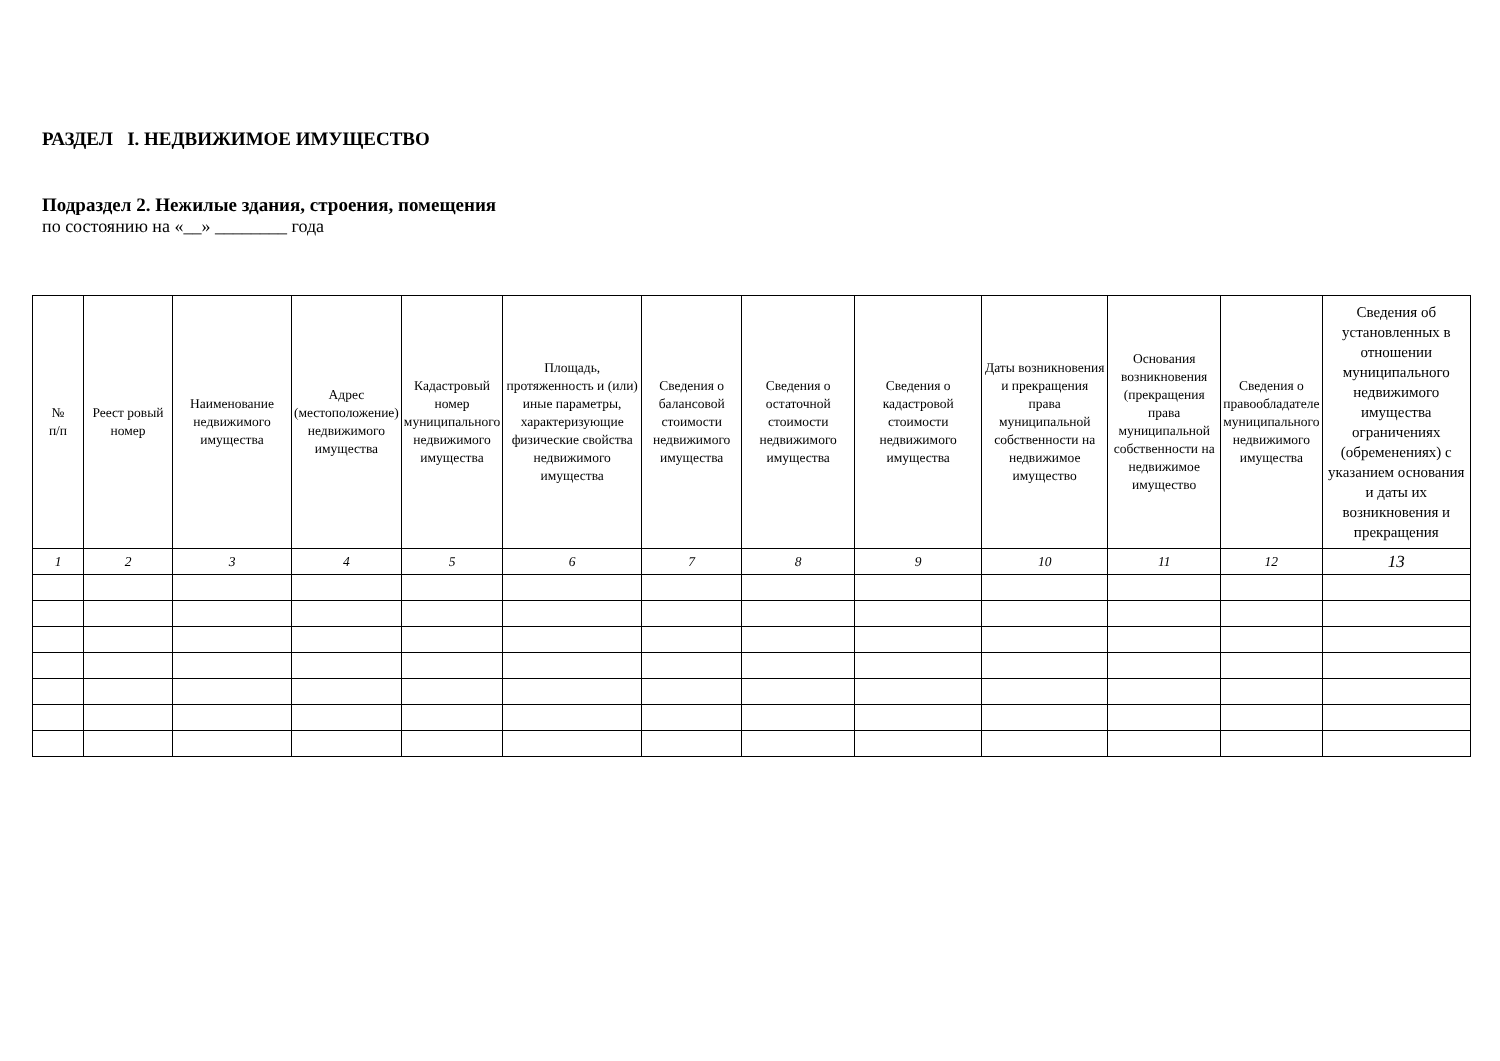РАЗДЕЛ I. НЕДВИЖИМОЕ ИМУЩЕСТВО
Подраздел 2. Нежилые здания, строения, помещения
по состоянию на «__» ________ года
| № п/п | Реест ровый номер | Наименование недвижимого имущества | Адрес (местоположение) недвижимого имущества | Кадастровый номер муниципального недвижимого имущества | Площадь, протяженность и (или) иные параметры, характеризующие физические свойства недвижимого имущества | Сведения о балансовой стоимости недвижимого имущества | Сведения о остаточной стоимости недвижимого имущества | Сведения о кадастровой стоимости недвижимого имущества | Даты возникновения и прекращения права муниципальной собственности на недвижимое имущество | Основания возникновения (прекращения права муниципальной собственности на недвижимое имущество | Сведения о правообладателе муниципального недвижимого имущества | Сведения об установленных в отношении муниципального недвижимого имущества ограничениях (обременениях) с указанием основания и даты их возникновения и прекращения |
| --- | --- | --- | --- | --- | --- | --- | --- | --- | --- | --- | --- | --- |
| 1 | 2 | 3 | 4 | 5 | 6 | 7 | 8 | 9 | 10 | 11 | 12 | 13 |